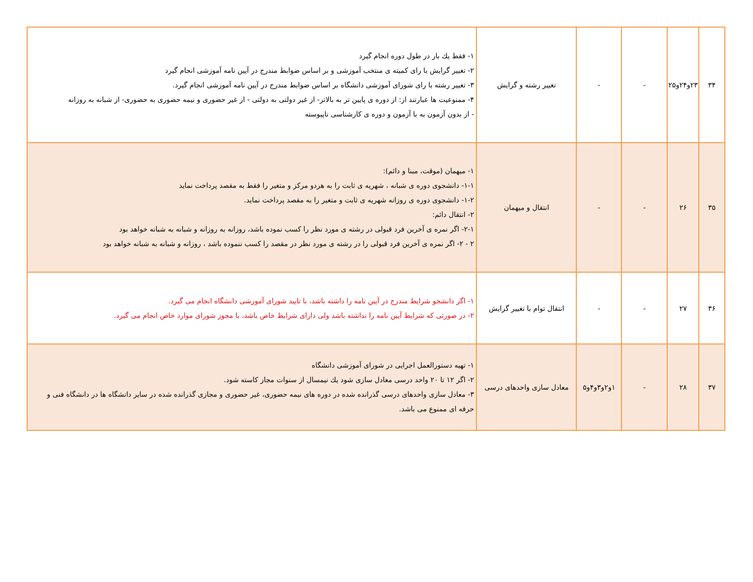| ۳۴ | ۲۳و۲۴و۲۵ | - | - | تغییر رشته و گرایش | ۱- فقط یك بار در طول دوره انجام گیرد ۲- تغییر گرایش با رای كمیته ی منتخب آموزشی و بر اساس ضوابط مندرج در آیین نامه آموزشی انجام گیرد ۳- تغییر رشته با رای شورای آموزشی دانشگاه بر اساس ضوابط مندرج در آیین نامه آموزشی انجام گیرد. ۴- ممنوعیت ها عبارتند از: از دوره ی پایین تر به بالاتر- از غیر دولتی به دولتی - از غیر حضوری و نیمه حضوری به حضوری- از شبانه به روزانه - از بدون آزمون به با آزمون و دوره ی كارشناسی ناپیوسته |
| ۳۵ | ۲۶ | - | - | انتقال و میهمان | ۱- میهمان (موقت، مبنا و دائم): ۱-۱- دانشجوی دوره ی شبانه ، شهریه ی ثابت را به هردو مركز و متغیر را فقط به مقصد پرداخت نماید ۱-۲- دانشجوی دوره ی روزانه شهریه ی ثابت و متغیر را به مقصد پرداخت نماید. ۲- انتقال دائم: ۲-۱- اگر نمره ی آخرین فرد قبولی در رشته ی مورد نظر را كسب نموده باشد، روزانه به روزانه و شبانه به شبانه خواهد بود ۲ - ۲- اگر نمره ی آخرین فرد قبولی را در رشته ی مورد نظر در مقصد را كسب ننموده باشد ، روزانه و شبانه به شبانه خواهد بود |
| ۳۶ | ۲۷ | - | - | انتقال توام با تغییر گرایش | ۱- اگر دانشجو شرایط مندرج در آیین نامه را داشته باشد، با تایید شورای آموزشی دانشگاه انجام می گیرد. ۲- در صورتی كه شرایط آیین نامه را نداشته باشد ولی دارای شرایط خاص باشد، با مجوز شورای موارد خاص انجام می گیرد. |
| ۳۷ | ۲۸ | - | ۱و۲و۳و۴و۵ | معادل سازی واحدهای درسی | ۱- تهیه دستورالعمل اجرایی در شورای آموزشی دانشگاه ۲- اگر ۱۲ تا ۲۰ واحد درسی معادل سازی شود یك نیمسال از سنوات مجاز كاسته شود. ۳- معادل سازی واحدهای درسی گذرانده شده در دوره های نیمه حضوری، غیر حضوری و مجازی گذرانده شده در سایر دانشگاه ها در دانشگاه فنی و حرفه ای ممنوع می باشد. |